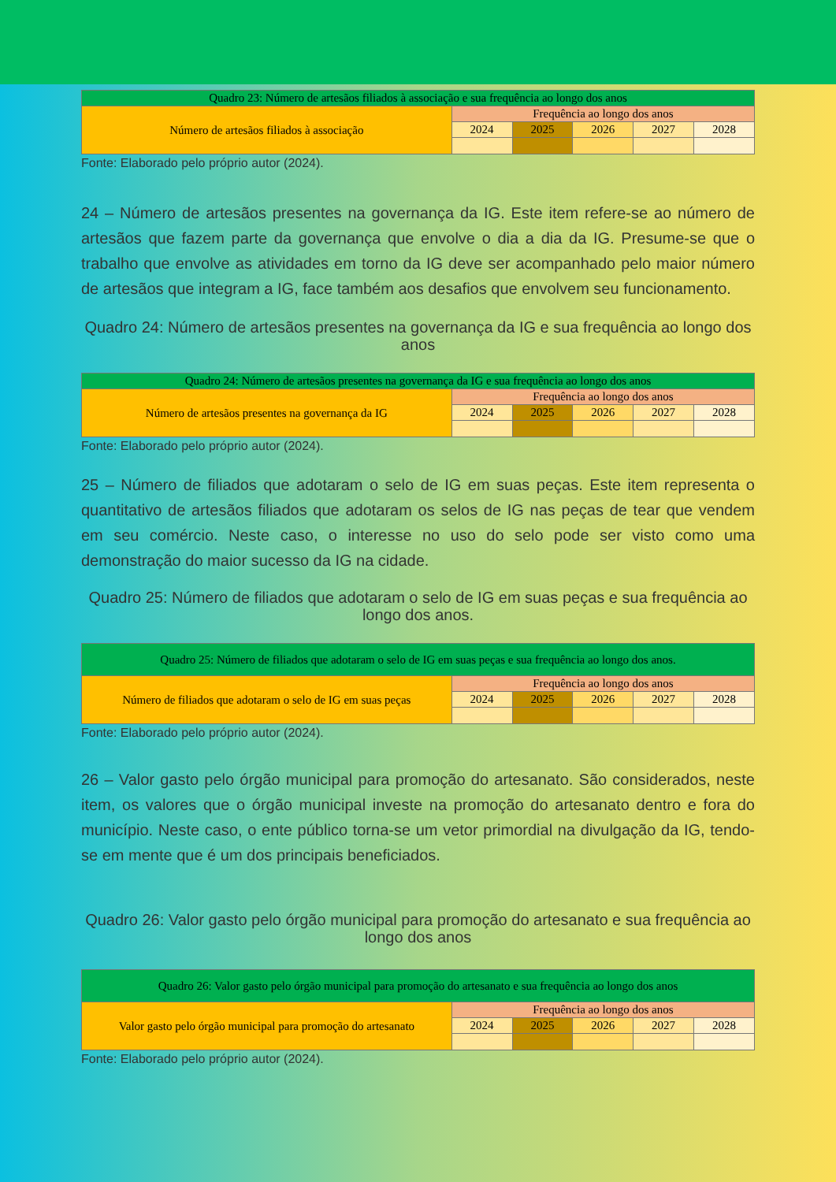| Quadro 23: Número de artesãos filiados à associação e sua frequência ao longo dos anos | | | | | |
| --- | --- | --- | --- | --- | --- |
| Número de artesãos filiados à associação | Frequência ao longo dos anos | | | | |
| | 2024 | 2025 | 2026 | 2027 | 2028 |
Fonte: Elaborado pelo próprio autor (2024).
24 – Número de artesãos presentes na governança da IG. Este item refere-se ao número de artesãos que fazem parte da governança que envolve o dia a dia da IG. Presume-se que o trabalho que envolve as atividades em torno da IG deve ser acompanhado pelo maior número de artesãos que integram a IG, face também aos desafios que envolvem seu funcionamento.
Quadro 24: Número de artesãos presentes na governança da IG e sua frequência ao longo dos anos
| Quadro 24: Número de artesãos presentes na governança da IG e sua frequência ao longo dos anos | | | | | |
| --- | --- | --- | --- | --- | --- |
| Número de artesãos presentes na governança da IG | Frequência ao longo dos anos | | | | |
| | 2024 | 2025 | 2026 | 2027 | 2028 |
Fonte: Elaborado pelo próprio autor (2024).
25 – Número de filiados que adotaram o selo de IG em suas peças. Este item representa o quantitativo de artesãos filiados que adotaram os selos de IG nas peças de tear que vendem em seu comércio. Neste caso, o interesse no uso do selo pode ser visto como uma demonstração do maior sucesso da IG na cidade.
Quadro 25: Número de filiados que adotaram o selo de IG em suas peças e sua frequência ao longo dos anos.
| Quadro 25: Número de filiados que adotaram o selo de IG em suas peças e sua frequência ao longo dos anos. | | | | | |
| --- | --- | --- | --- | --- | --- |
| Número de filiados que adotaram o selo de IG em suas peças | Frequência ao longo dos anos | | | | |
| | 2024 | 2025 | 2026 | 2027 | 2028 |
Fonte: Elaborado pelo próprio autor (2024).
26 – Valor gasto pelo órgão municipal para promoção do artesanato. São considerados, neste item, os valores que o órgão municipal investe na promoção do artesanato dentro e fora do município. Neste caso, o ente público torna-se um vetor primordial na divulgação da IG, tendo-se em mente que é um dos principais beneficiados.
Quadro 26: Valor gasto pelo órgão municipal para promoção do artesanato e sua frequência ao longo dos anos
| Quadro 26: Valor gasto pelo órgão municipal para promoção do artesanato e sua frequência ao longo dos anos | | | | | |
| --- | --- | --- | --- | --- | --- |
| Valor gasto pelo órgão municipal para promoção do artesanato | Frequência ao longo dos anos | | | | |
| | 2024 | 2025 | 2026 | 2027 | 2028 |
Fonte: Elaborado pelo próprio autor (2024).